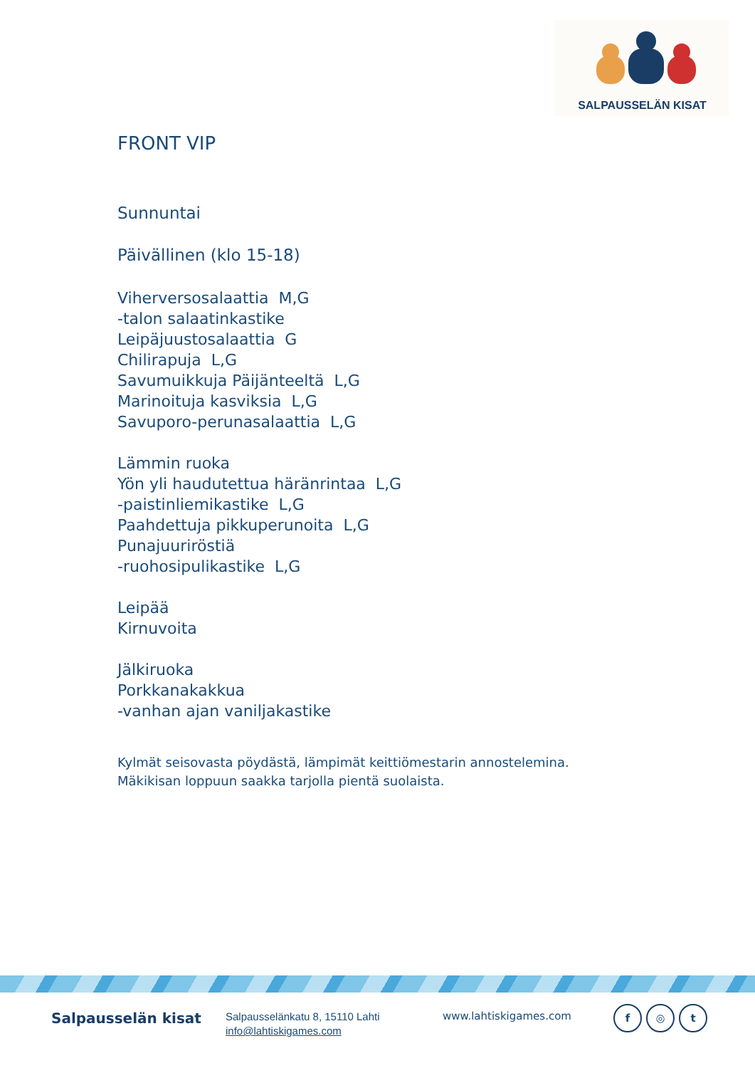SALPAUSSELÄN KISAT
FRONT VIP
Sunnuntai
Päivällinen (klo 15-18)
Viherversosalaattia M,G
-talon salaatinkastike
Leipäjuustosalaattia G
Chilirapuja L,G
Savumuikkuja Päijänteeltä L,G
Marinoituja kasviksia L,G
Savuporo-perunasalaattia L,G
Lämmin ruoka
Yön yli haudutettua häränrintaa L,G
-paistinliemikastike L,G
Paahdettuja pikkuperunoita L,G
Punajuuriröstiä
-ruohosipulikastike L,G
Leipää
Kirnuvoita
Jälkiruoka
Porkkanakakkua
-vanhan ajan vaniljakastike
Kylmät seisovasta pöydästä, lämpimät keittiömestarin annostelemina.
Mäkikisan loppuun saakka tarjolla pientä suolaista.
Salpausselän kisat
Salpausselänkatu 8, 15110 Lahti
info@lahtiskigames.com
www.lahtiskigames.com
f ◎ t